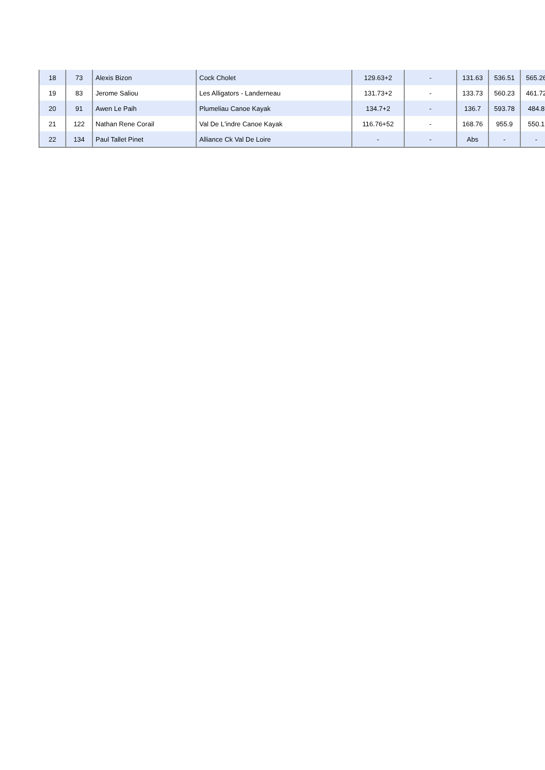| 18 | 73 | Alexis Bizon | Cock Cholet | 129.63+2 | - | 131.63 | 536.51 | 565.26 |
| 19 | 83 | Jerome Saliou | Les Alligators - Landerneau | 131.73+2 | - | 133.73 | 560.23 | 461.72 |
| 20 | 91 | Awen Le Paih | Plumeliau Canoe Kayak | 134.7+2 | - | 136.7 | 593.78 | 484.8 |
| 21 | 122 | Nathan Rene Corail | Val De L'indre Canoe Kayak | 116.76+52 | - | 168.76 | 955.9 | 550.1 |
| 22 | 134 | Paul Tallet Pinet | Alliance Ck Val De Loire | - | - | Abs | - | - |